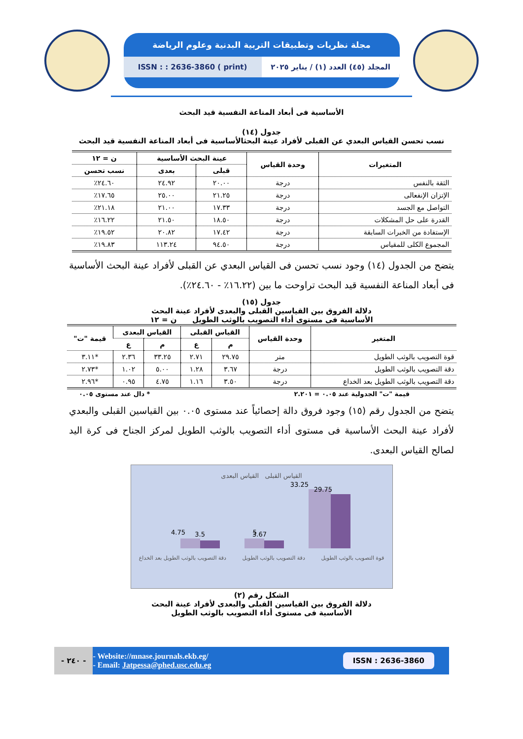مجلة نظريات وتطبيقات التربية البدنية وعلوم الرياضة
المجلد (٤٥) العدد (١) / يناير ٢٠٢٥
ISSN : : 2636-3860 ( print)
الأساسية فى أبعاد المناعة النفسية قيد البحث
جدول (١٤)
نسب تحسن القياس البعدي عن القبلى لأفراد عينة البحثالأساسية فى أبعاد المناعة النفسية قيد البحث
| المتغيرات | وحدة القياس | عينة البحث الأساسية | | ن = ١٢ |
| --- | --- | --- | --- | --- |
| | | قبلى | بعدى | نسب تحسن |
| الثقة بالنفس | درجة | ٢٠.٠٠ | ٢٤.٩٢ | ٢٤.٦٠٪ |
| الإتزان الإنفعالى | درجة | ٢١.٢٥ | ٢٥.٠٠ | ١٧.٦٥٪ |
| التواصل مع الجسد | درجة | ١٧.٣٣ | ٢١.٠٠ | ٢١.١٨٪ |
| القدرة على حل المشكلات | درجة | ١٨.٥٠ | ٢١.٥٠ | ١٦.٢٢٪ |
| الإستفادة من الخبرات السابقة | درجة | ١٧.٤٢ | ٢٠.٨٢ | ١٩.٥٢٪ |
| المجموع الكلى للمقياس | درجة | ٩٤.٥٠ | ١١٣.٢٤ | ١٩.٨٣٪ |
يتضح من الجدول (١٤) وجود نسب تحسن فى القياس البعدي عن القبلى لأفراد عينة البحث الأساسية فى أبعاد المناعة النفسية قيد البحث تراوحت ما بين (١٦.٢٢٪ - ٢٤.٦٠٪).
جدول (١٥)
دلالة الفروق بين القياسين القبلى والبعدى لأفراد عينة البحث
الأساسية فى مستوى أداء التصويب بالوثب الطويل ن = ١٢
| المتغير | وحدة القياس | القياس القبلى | | القياس البعدى | | قيمة "ت" |
| --- | --- | --- | --- | --- | --- | --- |
| | | م | ع | م | ع | |
| قوة التصويب بالوثب الطويل | متر | ٢٩.٧٥ | ٢.٧١ | ٣٣.٢٥ | ٢.٣٦ | *٣.١١ |
| دقة التصويب بالوثب الطويل | درجة | ٣.٦٧ | ١.٢٨ | ٥.٠٠ | ١.٠٢ | *٢.٧٣ |
| دقة التصويب بالوثب الطويل بعد الخداع | درجة | ٣.٥٠ | ١.١٦ | ٤.٧٥ | ٠.٩٥ | *٢.٩٦ |
قيمة "ت" الجدولية عند ٠.٠٥ = ٢.٢٠١ * دال عند مستوى ٠.٠٥
يتضح من الجدول رقم (١٥) وجود فروق دالة إحصائياً عند مستوى ٠.٠٥ بين القياسين القبلى والبعدي لأفراد عينة البحث الأساسية فى مستوى أداء التصويب بالوثب الطويل لمركز الجناح فى كرة اليد لصالح القياس البعدى.
القياس القبلى القياس البعدى
33.25
29.75
5
3.67
4.75
3.5
قوة التصويب بالوثب الطويل دقة التصويب بالوثب الطويل دقة التصويب بالوثب الطويل بعد الخداع
الشكل رقم (٢)
دلالة الفروق بين القياسين القبلى والبعدى لأفراد عينة البحث
الأساسية فى مستوى أداء التصويب بالوثب الطويل
ISSN : 2636-3860
- Website://mnase.journals.ekb.eg/
- Email: Jatpessa@phed.usc.edu.eg
- ٢٤٠ -